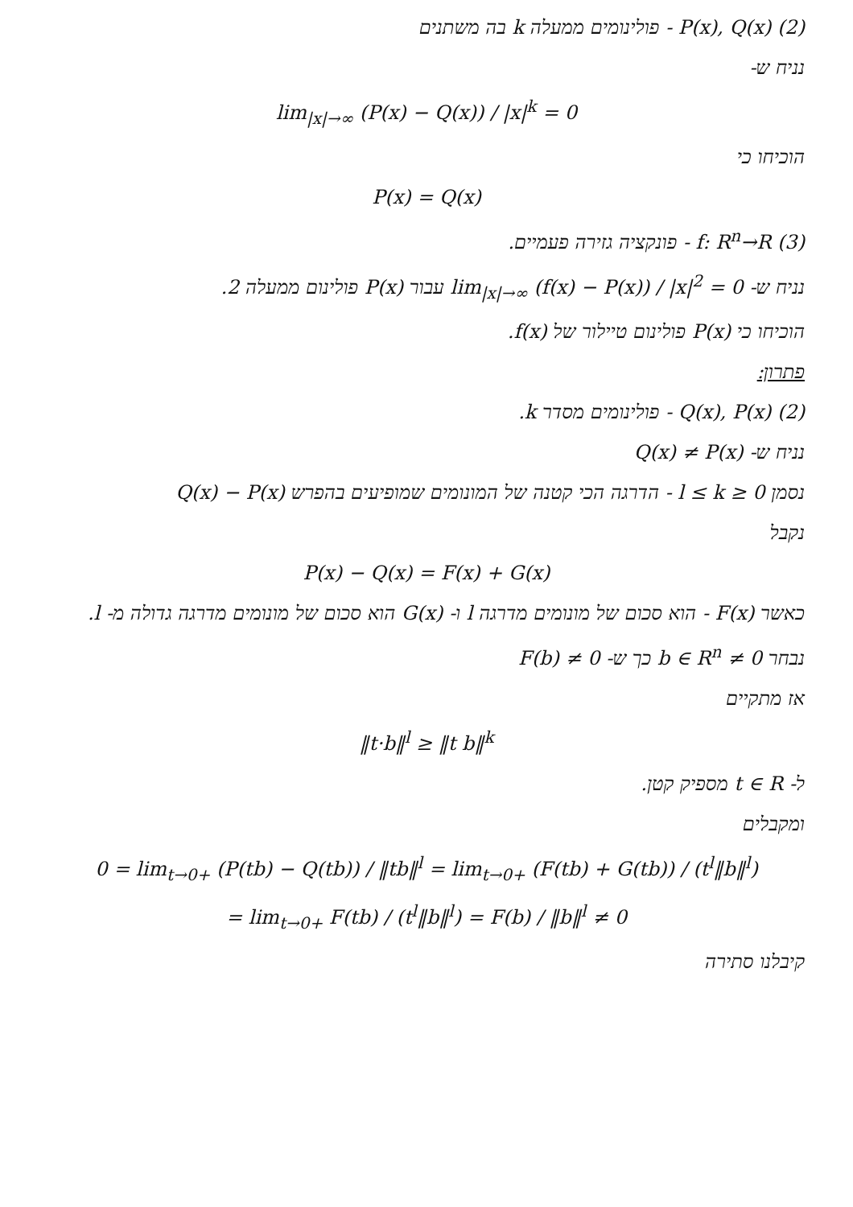(2) P(x), Q(x) - פולינומים ממעלה k בה משתנים
נניח ש-
lim<sub>|x|→∞</sub> (P(x) − Q(x)) / |x|<sup>k</sup> = 0
הוכיחו כי
P(x) = Q(x)
(3) f: R<sup>n</sup>→R - פונקציה גזירה פעמיים.
נניח ש- lim<sub>|x|→∞</sub> (f(x) − P(x)) / |x|<sup>2</sup> = 0 עבור P(x) פולינום ממעלה 2.
הוכיחו כי P(x) פולינום טיילור של f(x).
פתרון:
(2) Q(x), P(x) - פולינומים מסדר k.
נניח ש- Q(x) ≠ P(x)
נסמן 0 ≤ l ≤ k - הדרגה הכי קטנה של המונומים שמופיעים בהפרש Q(x) − P(x)
נקבל
P(x) − Q(x) = F(x) + G(x)
כאשר F(x) - הוא סכום של מונומים מדרגה l ו- G(x) הוא סכום של מונומים מדרגה גדולה מ- l.
נבחר 0 ≠ b ∈ R<sup>n</sup> כך ש- F(b) ≠ 0
אז מתקיים
‖t·b‖<sup>l</sup> ≥ ‖t b‖<sup>k</sup>
ל- t ∈ R מספיק קטן.
ומקבלים
0 = lim<sub>t→0+</sub> (P(tb) − Q(tb)) / ‖tb‖<sup>l</sup> = lim<sub>t→0+</sub> (F(tb) + G(tb)) / (t<sup>l</sup>‖b‖<sup>l</sup>)
= lim<sub>t→0+</sub> F(tb) / (t<sup>l</sup>‖b‖<sup>l</sup>) = F(b) / ‖b‖<sup>l</sup> ≠ 0
קיבלנו סתירה